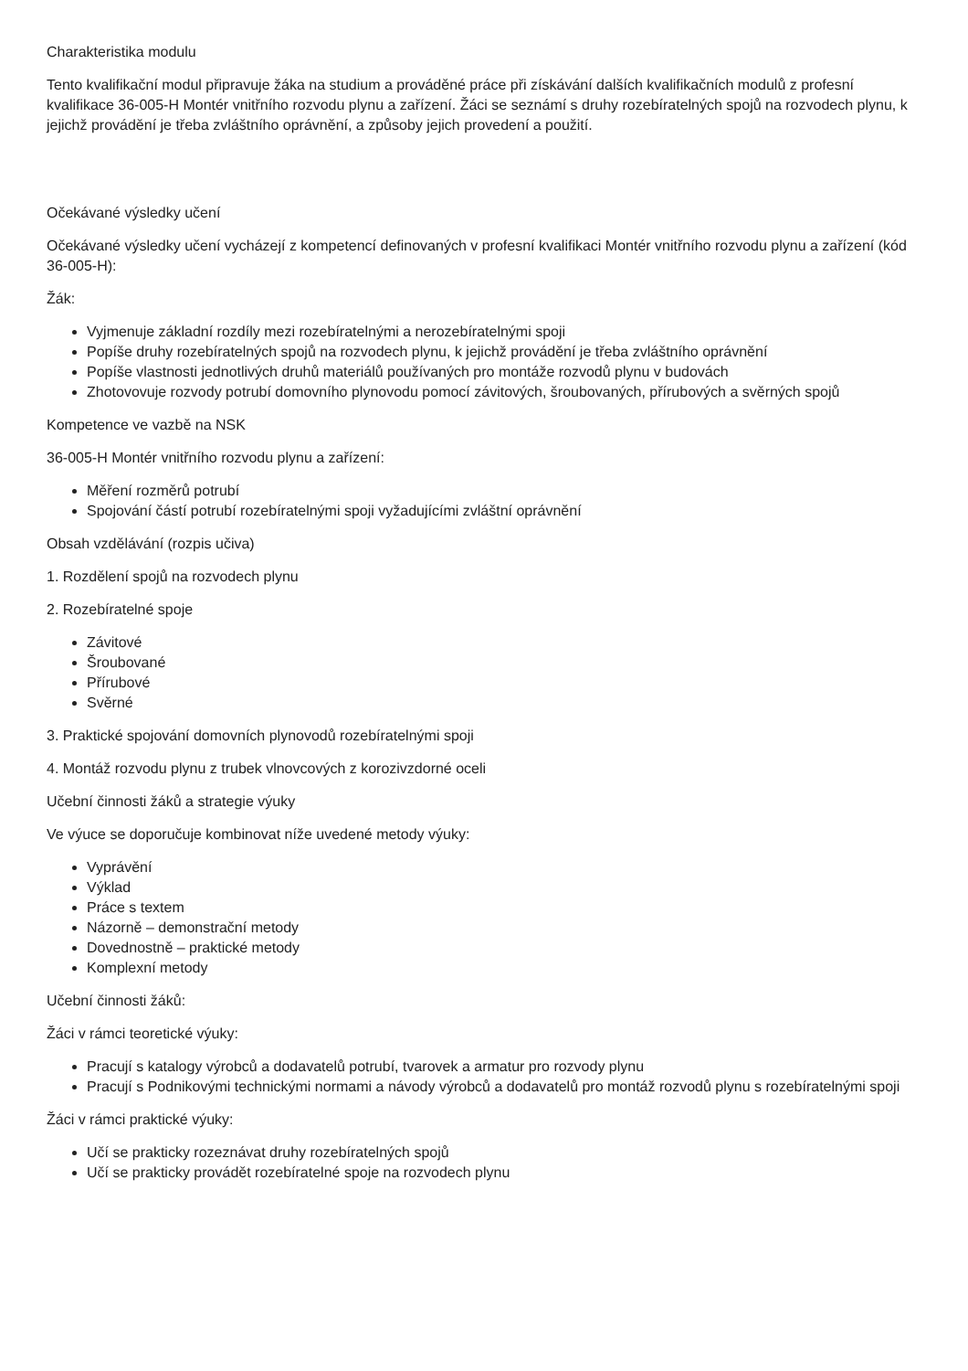Charakteristika modulu
Tento kvalifikační modul připravuje žáka na studium a prováděné práce při získávání dalších kvalifikačních modulů z profesní kvalifikace 36-005-H Montér vnitřního rozvodu plynu a zařízení. Žáci se seznámí s druhy rozebíratelných spojů na rozvodech plynu, k jejichž provádění je třeba zvláštního oprávnění, a způsoby jejich provedení a použití.
Očekávané výsledky učení
Očekávané výsledky učení vycházejí z kompetencí definovaných v profesní kvalifikaci Montér vnitřního rozvodu plynu a zařízení (kód 36-005-H):
Žák:
Vyjmenuje základní rozdíly mezi rozebíratelnými a nerozebíratelnými spoji
Popíše druhy rozebíratelných spojů na rozvodech plynu, k jejichž provádění je třeba zvláštního oprávnění
Popíše vlastnosti jednotlivých druhů materiálů používaných pro montáže rozvodů plynu v budovách
Zhotovovuje rozvody potrubí domovního plynovodu pomocí závitových, šroubovaných, přírubových a svěrných spojů
Kompetence ve vazbě na NSK
36-005-H Montér vnitřního rozvodu plynu a zařízení:
Měření rozměrů potrubí
Spojování částí potrubí rozebíratelnými spoji vyžadujícími zvláštní oprávnění
Obsah vzdělávání (rozpis učiva)
1. Rozdělení spojů na rozvodech plynu
2. Rozebíratelné spoje
Závitové
Šroubované
Přírubové
Svěrné
3. Praktické spojování domovních plynovodů rozebíratelnými spoji
4. Montáž rozvodu plynu z trubek vlnovcových z korozivzdorné oceli
Učební činnosti žáků a strategie výuky
Ve výuce se doporučuje kombinovat níže uvedené metody výuky:
Vyprávění
Výklad
Práce s textem
Názorně – demonstrační metody
Dovednostně – praktické metody
Komplexní metody
Učební činnosti žáků:
Žáci v rámci teoretické výuky:
Pracují s katalogy výrobců a dodavatelů potrubí, tvarovek a armatur pro rozvody plynu
Pracují s Podnikovými technickými normami a návody výrobců a dodavatelů pro montáž rozvodů plynu s rozebíratelnými spoji
Žáci v rámci praktické výuky:
Učí se prakticky rozeznávat druhy rozebíratelných spojů
Učí se prakticky provádět rozebíratelné spoje na rozvodech plynu